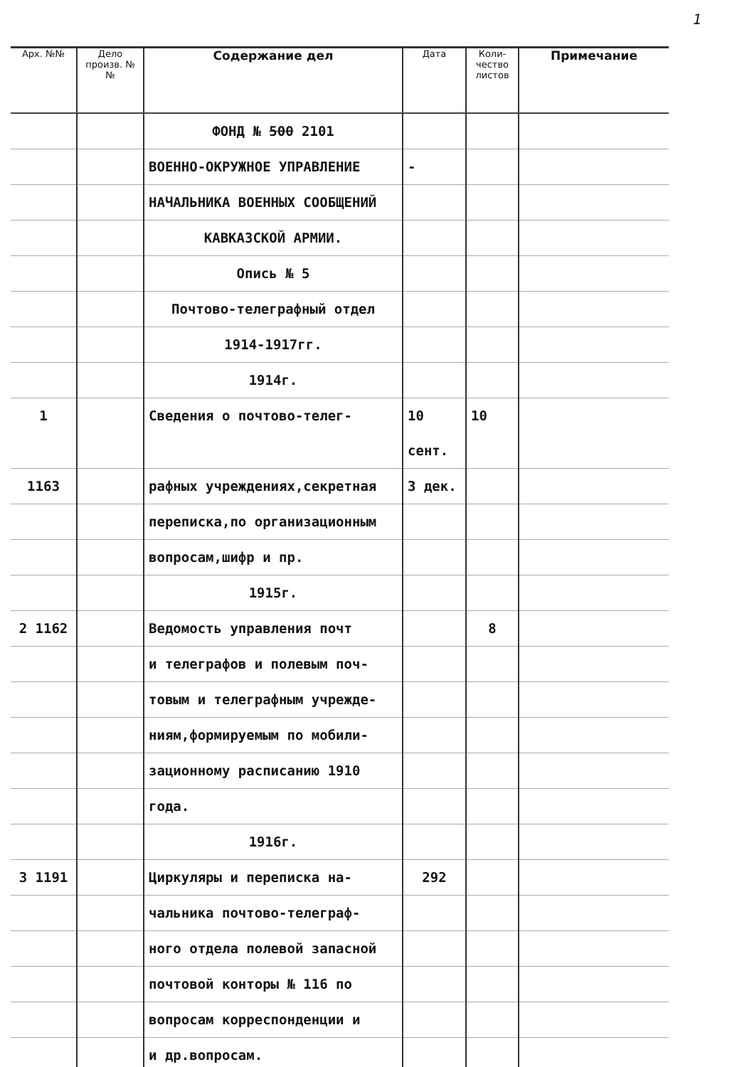1
| Арх. №№ | Дело произв. №№ | Содержание дел | Дата | Коли-чество листов | Примечание |
| --- | --- | --- | --- | --- | --- |
| | | ФОНД № 500 2101 | | | |
| | | ВОЕННО-ОКРУЖНОЕ УПРАВЛЕНИЕ | - | | |
| | | НАЧАЛЬНИКА ВОЕННЫХ СООБЩЕНИЙ | | | |
| | | КАВКАЗСКОЙ АРМИИ. | | | |
| | | Опись № 5 | | | |
| | | Почтово-телеграфный отдел | | | |
| | | 1914-1917гг. | | | |
| | | 1914г. | | | |
| 1 | | Сведения о почтово-телег- | 10 сент. | 10 | |
| 1163 | | рафных учреждениях,секретная | 3 дек. | | |
| | | переписка,по организационным | | | |
| | | вопросам,шифр и пр. | | | |
| | | 1915г. | | | |
| 2 1162 | | Ведомость управления почт | | 8 | |
| | | и телеграфов и полевым поч- | | | |
| | | товым и телеграфным учрежде- | | | |
| | | ниям,формируемым по мобили- | | | |
| | | зационному расписанию 1910 | | | |
| | | года. | | | |
| | | 1916г. | | | |
| 3 1191 | | Циркуляры и переписка на- | 292 | | |
| | | чальника почтово-телеграф- | | | |
| | | ного отдела полевой запасной | | | |
| | | почтовой конторы № 116 по | | | |
| | | вопросам корреспонденции и | | | |
| | | и др.вопросам. | | | |